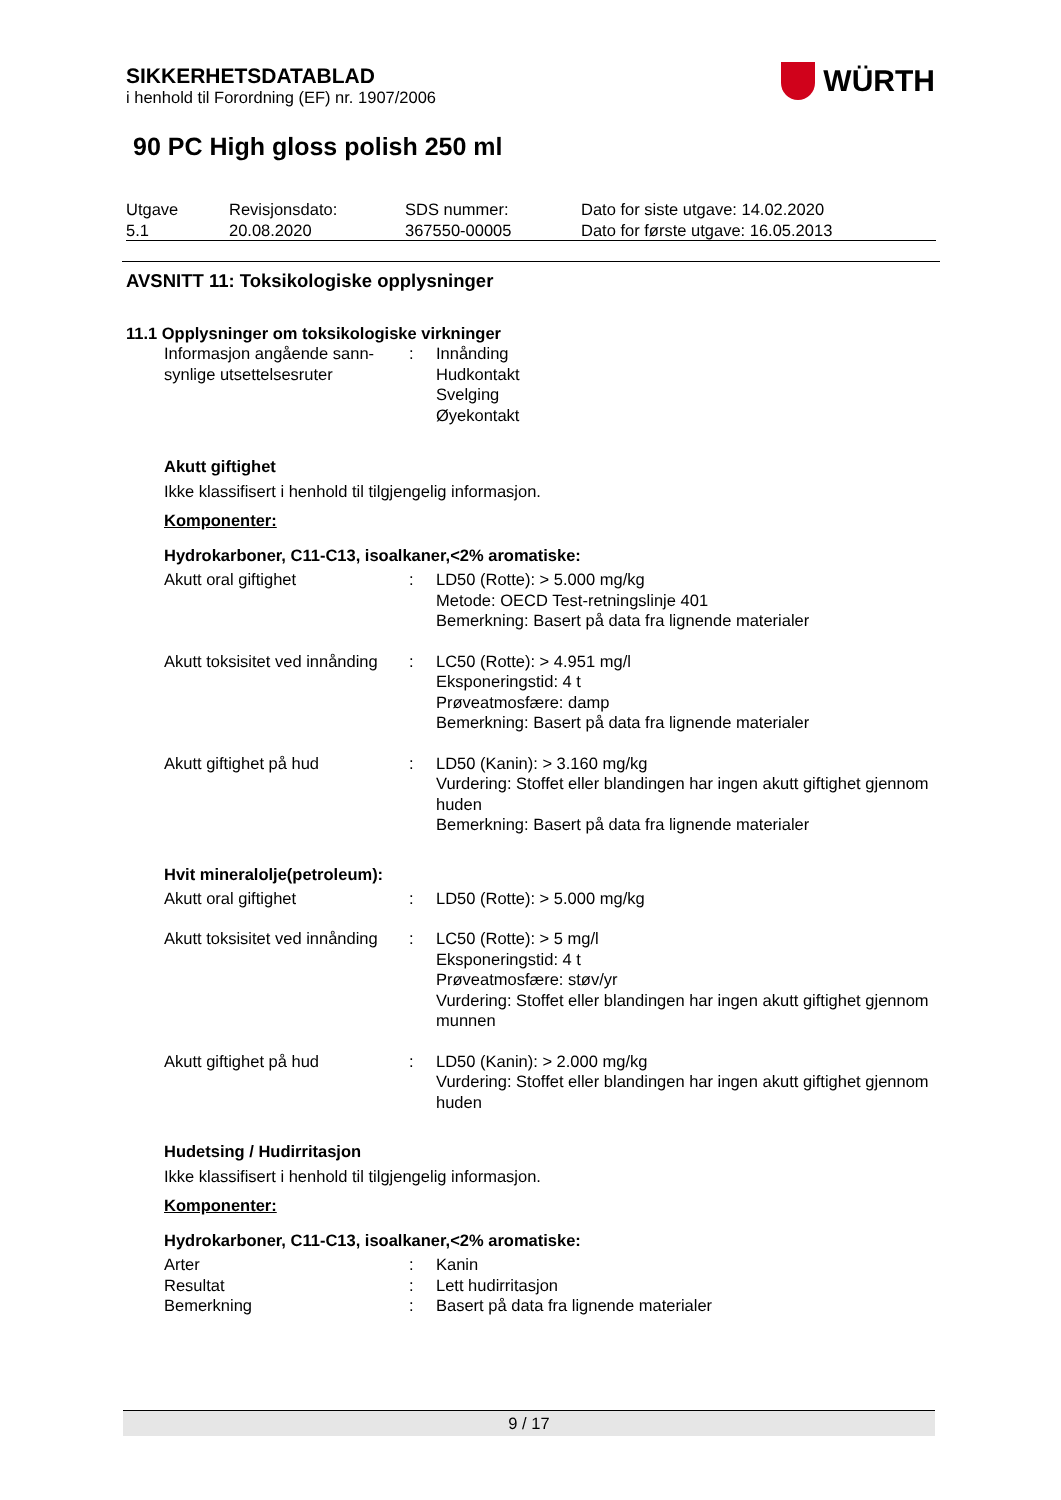WÜRTH
SIKKERHETSDATABLAD
i henhold til Forordning (EF) nr. 1907/2006
90 PC High gloss polish 250 ml
| Utgave 5.1 | Revisjonsdato: 20.08.2020 | SDS nummer: 367550-00005 | Dato for siste utgave: 14.02.2020 Dato for første utgave: 16.05.2013 |
AVSNITT 11: Toksikologiske opplysninger
11.1 Opplysninger om toksikologiske virkninger
| Informasjon angående sann- synlige utsettelsesruter | : | Innånding Hudkontakt Svelging Øyekontakt |
Akutt giftighet
Ikke klassifisert i henhold til tilgjengelig informasjon.
Komponenter:
Hydrokarboner, C11-C13, isoalkaner,<2% aromatiske:
| Akutt oral giftighet | : | LD50 (Rotte): > 5.000 mg/kg Metode: OECD Test-retningslinje 401 Bemerkning: Basert på data fra lignende materialer |
| Akutt toksisitet ved innånding | : | LC50 (Rotte): > 4.951 mg/l Eksponeringstid: 4 t Prøveatmosfære: damp Bemerkning: Basert på data fra lignende materialer |
| Akutt giftighet på hud | : | LD50 (Kanin): > 3.160 mg/kg Vurdering: Stoffet eller blandingen har ingen akutt giftighet gjennom huden Bemerkning: Basert på data fra lignende materialer |
Hvit mineralolje(petroleum):
| Akutt oral giftighet | : | LD50 (Rotte): > 5.000 mg/kg |
| Akutt toksisitet ved innånding | : | LC50 (Rotte): > 5 mg/l Eksponeringstid: 4 t Prøveatmosfære: støv/yr Vurdering: Stoffet eller blandingen har ingen akutt giftighet gjennom munnen |
| Akutt giftighet på hud | : | LD50 (Kanin): > 2.000 mg/kg Vurdering: Stoffet eller blandingen har ingen akutt giftighet gjennom huden |
Hudetsing / Hudirritasjon
Ikke klassifisert i henhold til tilgjengelig informasjon.
Komponenter:
Hydrokarboner, C11-C13, isoalkaner,<2% aromatiske:
| Arter | : | Kanin |
| Resultat | : | Lett hudirritasjon |
| Bemerkning | : | Basert på data fra lignende materialer |
9 / 17